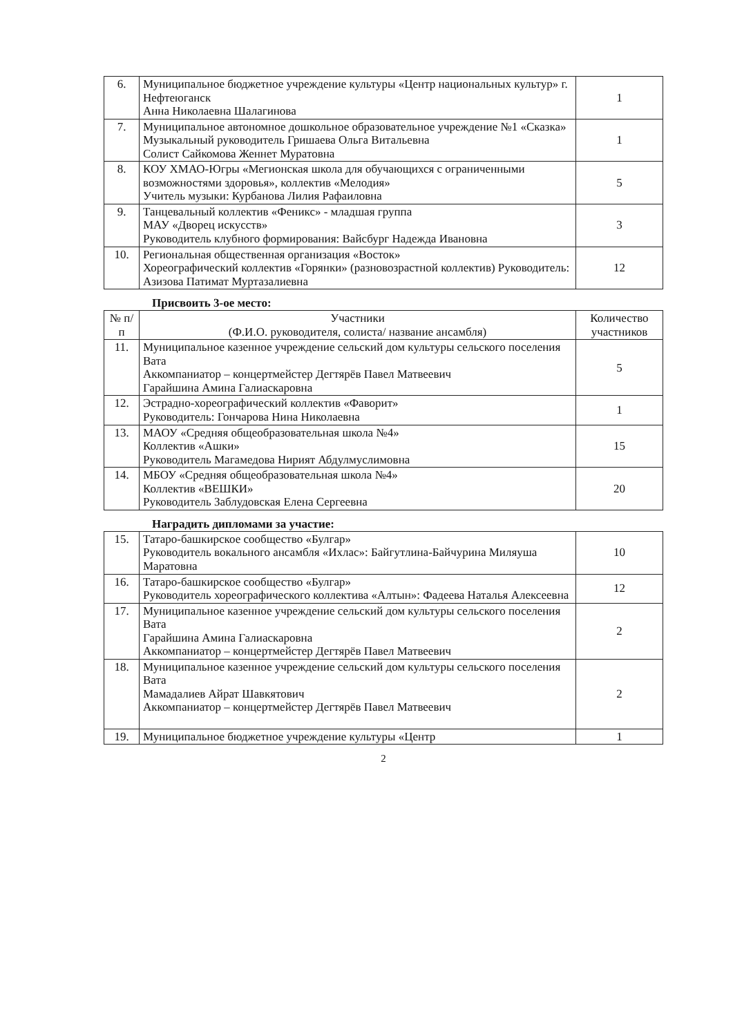| 6. | Муниципальное бюджетное учреждение культуры «Центр национальных культур» г. Нефтеюганск Анна Николаевна Шалагинова | 1 |
| 7. | Муниципальное автономное дошкольное образовательное учреждение №1 «Сказка» Музыкальный руководитель Гришаева Ольга Витальевна Солист Сайкомова Женнет Муратовна | 1 |
| 8. | КОУ ХМАО-Югры «Мегионская школа для обучающихся с ограниченными возможностями здоровья», коллектив «Мелодия» Учитель музыки: Курбанова Лилия Рафаиловна | 5 |
| 9. | Танцевальный коллектив «Феникс» - младшая группа МАУ «Дворец искусств» Руководитель клубного формирования: Вайсбург Надежда Ивановна | 3 |
| 10. | Региональная общественная организация «Восток» Хореографический коллектив «Горянки» (разновозрастной коллектив) Руководитель: Азизова Патимат Муртазалиевна | 12 |
Присвоить 3-ое место:
| № п/п | Участники (Ф.И.О. руководителя, солиста/ название ансамбля) | Количество участников |
| --- | --- | --- |
| 11. | Муниципальное казенное учреждение сельский дом культуры сельского поселения Вата Аккомпаниатор – концертмейстер Дегтярёв Павел Матвеевич Гарайшина Амина Галиаскаровна | 5 |
| 12. | Эстрадно-хореографический коллектив «Фаворит» Руководитель: Гончарова Нина Николаевна | 1 |
| 13. | МАОУ «Средняя общеобразовательная школа №4» Коллектив «Ашки» Руководитель Магамедова Нирият Абдулмуслимовна | 15 |
| 14. | МБОУ «Средняя общеобразовательная школа №4» Коллектив «ВЕШКИ» Руководитель Заблудовская Елена Сергеевна | 20 |
Наградить дипломами за участие:
| 15. | Татаро-башкирское сообщество «Булгар» Руководитель вокального ансамбля «Ихлас»: Байгутлина-Байчурина Миляуша Маратовна | 10 |
| 16. | Татаро-башкирское сообщество «Булгар» Руководитель хореографического коллектива «Алтын»: Фадеева Наталья Алексеевна | 12 |
| 17. | Муниципальное казенное учреждение сельский дом культуры сельского поселения Вата Гарайшина Амина Галиаскаровна Аккомпаниатор – концертмейстер Дегтярёв Павел Матвеевич | 2 |
| 18. | Муниципальное казенное учреждение сельский дом культуры сельского поселения Вата Мамадалиев Айрат Шавкятович Аккомпаниатор – концертмейстер Дегтярёв Павел Матвеевич | 2 |
| 19. | Муниципальное бюджетное учреждение культуры «Центр | 1 |
2